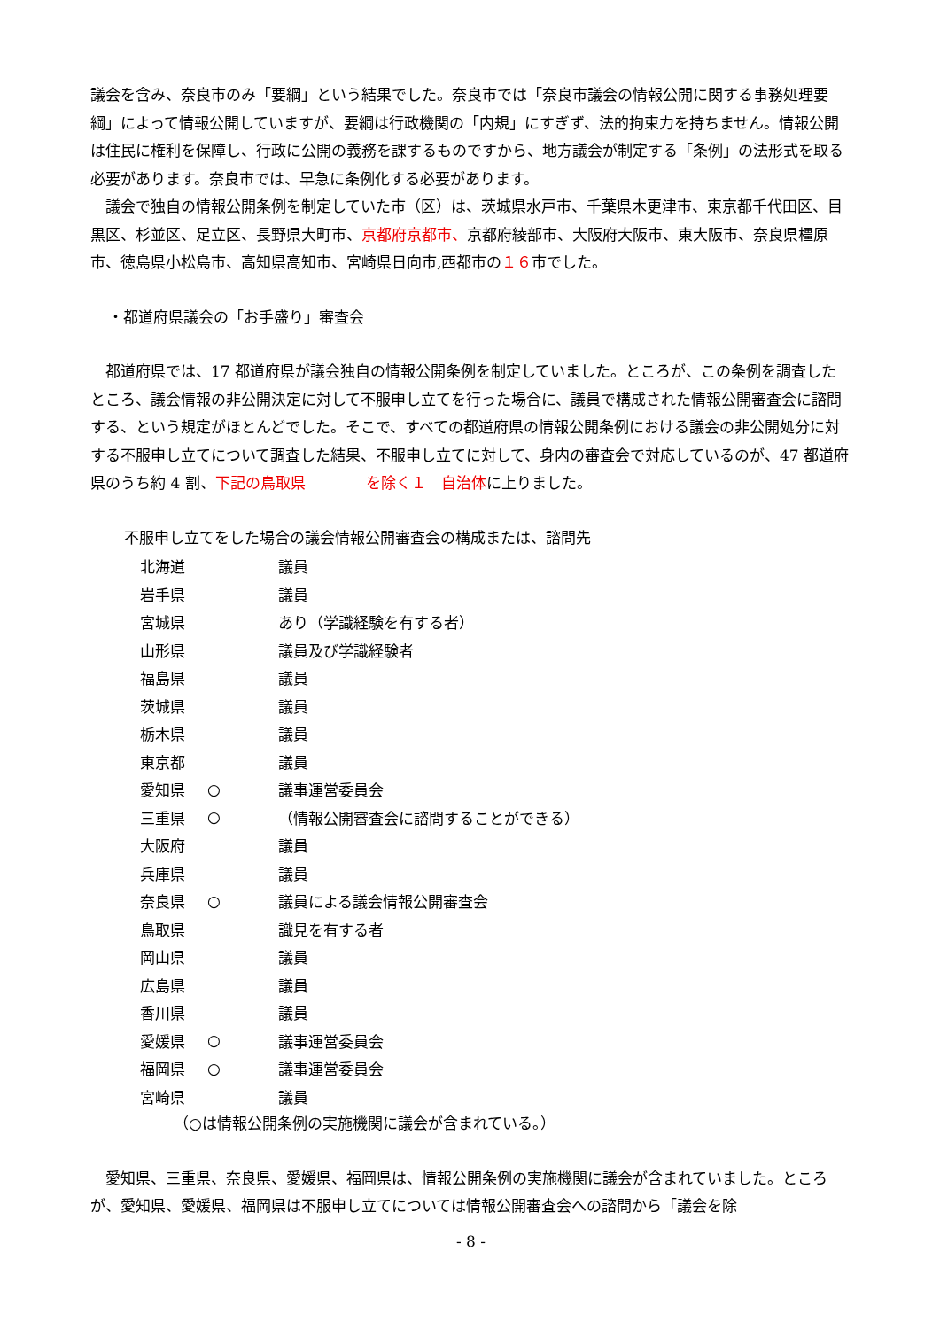議会を含み、奈良市のみ「要綱」という結果でした。奈良市では「奈良市議会の情報公開に関する事務処理要綱」によって情報公開していますが、要綱は行政機関の「内規」にすぎず、法的拘束力を持ちません。情報公開は住民に権利を保障し、行政に公開の義務を課するものですから、地方議会が制定する「条例」の法形式を取る必要があります。奈良市では、早急に条例化する必要があります。
　議会で独自の情報公開条例を制定していた市（区）は、茨城県水戸市、千葉県木更津市、東京都千代田区、目黒区、杉並区、足立区、長野県大町市、京都府京都市、京都府綾部市、大阪府大阪市、東大阪市、奈良県橿原市、徳島県小松島市、高知県高知市、宮崎県日向市,西都市の１６市でした。
・都道府県議会の「お手盛り」審査会
　都道府県では、17 都道府県が議会独自の情報公開条例を制定していました。ところが、この条例を調査したところ、議会情報の非公開決定に対して不服申し立てを行った場合に、議員で構成された情報公開審査会に諮問する、という規定がほとんどでした。そこで、すべての都道府県の情報公開条例における議会の非公開処分に対する不服申し立てについて調査した結果、不服申し立てに対して、身内の審査会で対応しているのが、47 都道府県のうち約 4 割、下記の鳥取県　　　　を除く１　自治体に上りました。
不服申し立てをした場合の議会情報公開審査会の構成または、諮問先
| 北海道 | | 議員 |
| 岩手県 | | 議員 |
| 宮城県 | | あり（学識経験を有する者） |
| 山形県 | | 議員及び学識経験者 |
| 福島県 | | 議員 |
| 茨城県 | | 議員 |
| 栃木県 | | 議員 |
| 東京都 | | 議員 |
| 愛知県 | ○ | 議事運営委員会 |
| 三重県 | ○ | （情報公開審査会に諮問することができる） |
| 大阪府 | | 議員 |
| 兵庫県 | | 議員 |
| 奈良県 | ○ | 議員による議会情報公開審査会 |
| 鳥取県 | | 識見を有する者 |
| 岡山県 | | 議員 |
| 広島県 | | 議員 |
| 香川県 | | 議員 |
| 愛媛県 | ○ | 議事運営委員会 |
| 福岡県 | ○ | 議事運営委員会 |
| 宮崎県 | | 議員 |
（○は情報公開条例の実施機関に議会が含まれている。）
　愛知県、三重県、奈良県、愛媛県、福岡県は、情報公開条例の実施機関に議会が含まれていました。ところが、愛知県、愛媛県、福岡県は不服申し立てについては情報公開審査会への諮問から「議会を除
- 8 -